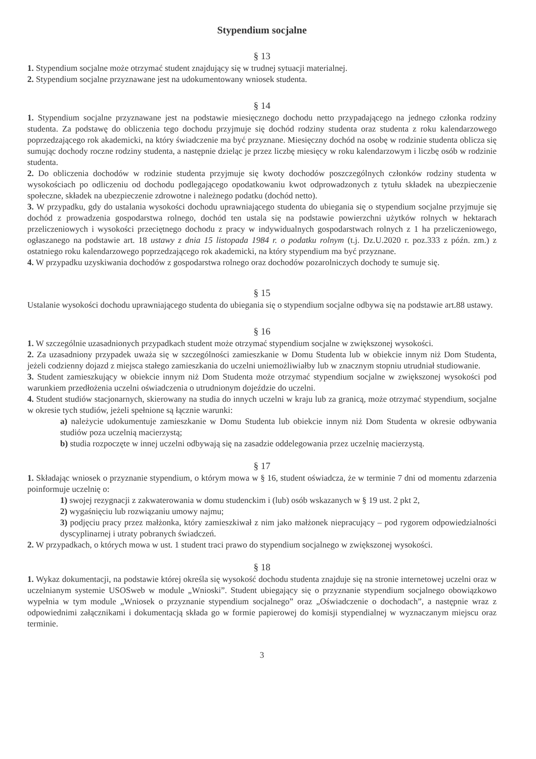Stypendium socjalne
§ 13
1. Stypendium socjalne może otrzymać student znajdujący się w trudnej sytuacji materialnej.
2. Stypendium socjalne przyznawane jest na udokumentowany wniosek studenta.
§ 14
1. Stypendium socjalne przyznawane jest na podstawie miesięcznego dochodu netto przypadającego na jednego członka rodziny studenta. Za podstawę do obliczenia tego dochodu przyjmuje się dochód rodziny studenta oraz studenta z roku kalendarzowego poprzedzającego rok akademicki, na który świadczenie ma być przyznane. Miesięczny dochód na osobę w rodzinie studenta oblicza się sumując dochody roczne rodziny studenta, a następnie dzieląc je przez liczbę miesięcy w roku kalendarzowym i liczbę osób w rodzinie studenta.
2. Do obliczenia dochodów w rodzinie studenta przyjmuje się kwoty dochodów poszczególnych członków rodziny studenta w wysokościach po odliczeniu od dochodu podlegającego opodatkowaniu kwot odprowadzonych z tytułu składek na ubezpieczenie społeczne, składek na ubezpieczenie zdrowotne i należnego podatku (dochód netto).
3. W przypadku, gdy do ustalania wysokości dochodu uprawniającego studenta do ubiegania się o stypendium socjalne przyjmuje się dochód z prowadzenia gospodarstwa rolnego, dochód ten ustala się na podstawie powierzchni użytków rolnych w hektarach przeliczeniowych i wysokości przeciętnego dochodu z pracy w indywidualnych gospodarstwach rolnych z 1 ha przeliczeniowego, ogłaszanego na podstawie art. 18 ustawy z dnia 15 listopada 1984 r. o podatku rolnym (t.j. Dz.U.2020 r. poz.333 z późn. zm.) z ostatniego roku kalendarzowego poprzedzającego rok akademicki, na który stypendium ma być przyznane.
4. W przypadku uzyskiwania dochodów z gospodarstwa rolnego oraz dochodów pozarolniczych dochody te sumuje się.
§ 15
Ustalanie wysokości dochodu uprawniającego studenta do ubiegania się o stypendium socjalne odbywa się na podstawie art.88 ustawy.
§ 16
1. W szczególnie uzasadnionych przypadkach student może otrzymać stypendium socjalne w zwiększonej wysokości.
2. Za uzasadniony przypadek uważa się w szczególności zamieszkanie w Domu Studenta lub w obiekcie innym niż Dom Studenta, jeżeli codzienny dojazd z miejsca stałego zamieszkania do uczelni uniemożliwiałby lub w znacznym stopniu utrudniał studiowanie.
3. Student zamieszkujący w obiekcie innym niż Dom Studenta może otrzymać stypendium socjalne w zwiększonej wysokości pod warunkiem przedłożenia uczelni oświadczenia o utrudnionym dojeździe do uczelni.
4. Student studiów stacjonarnych, skierowany na studia do innych uczelni w kraju lub za granicą, może otrzymać stypendium, socjalne w okresie tych studiów, jeżeli spełnione są łącznie warunki:
a) należycie udokumentuje zamieszkanie w Domu Studenta lub obiekcie innym niż Dom Studenta w okresie odbywania studiów poza uczelnią macierzystą;
b) studia rozpoczęte w innej uczelni odbywają się na zasadzie oddelegowania przez uczelnię macierzystą.
§ 17
1. Składając wniosek o przyznanie stypendium, o którym mowa w § 16, student oświadcza, że w terminie 7 dni od momentu zdarzenia poinformuje uczelnię o:
1) swojej rezygnacji z zakwaterowania w domu studenckim i (lub) osób wskazanych w § 19 ust. 2 pkt 2,
2) wygaśnięciu lub rozwiązaniu umowy najmu;
3) podjęciu pracy przez małżonka, który zamieszkiwał z nim jako małżonek niepracujący – pod rygorem odpowiedzialności dyscyplinarnej i utraty pobranych świadczeń.
2. W przypadkach, o których mowa w ust. 1 student traci prawo do stypendium socjalnego w zwiększonej wysokości.
§ 18
1. Wykaz dokumentacji, na podstawie której określa się wysokość dochodu studenta znajduje się na stronie internetowej uczelni oraz w uczelnianym systemie USOSweb w module „Wnioski”. Student ubiegający się o przyznanie stypendium socjalnego obowiązkowo wypełnia w tym module „Wniosek o przyznanie stypendium socjalnego” oraz „Oświadczenie o dochodach”, a następnie wraz z odpowiednimi załącznikami i dokumentacją składa go w formie papierowej do komisji stypendialnej w wyznaczanym miejscu oraz terminie.
3